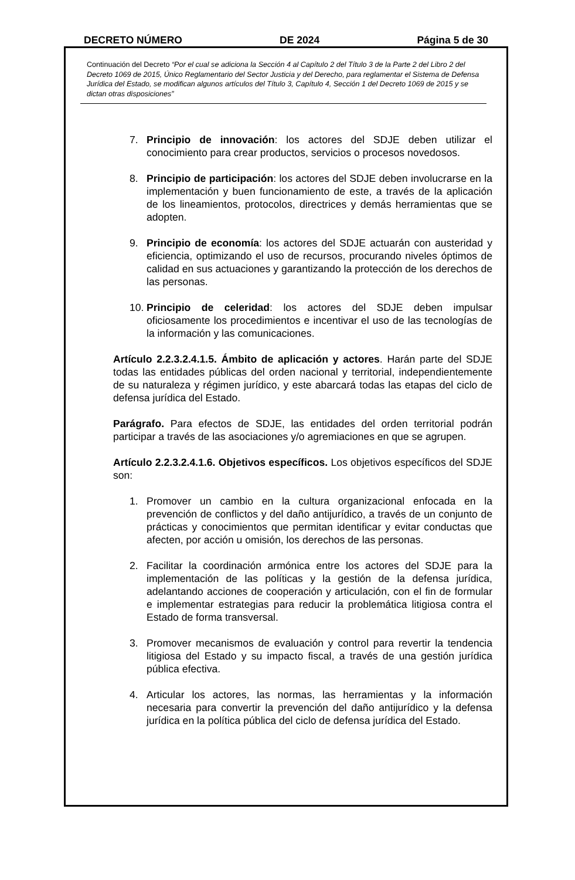DECRETO NÚMERO DE 2024 Página 5 de 30
Continuación del Decreto “Por el cual se adiciona la Sección 4 al Capítulo 2 del Título 3 de la Parte 2 del Libro 2 del Decreto 1069 de 2015, Único Reglamentario del Sector Justicia y del Derecho, para reglamentar el Sistema de Defensa Jurídica del Estado, se modifican algunos artículos del Título 3, Capítulo 4, Sección 1 del Decreto 1069 de 2015 y se dictan otras disposiciones”
7. Principio de innovación: los actores del SDJE deben utilizar el conocimiento para crear productos, servicios o procesos novedosos.
8. Principio de participación: los actores del SDJE deben involucrarse en la implementación y buen funcionamiento de este, a través de la aplicación de los lineamientos, protocolos, directrices y demás herramientas que se adopten.
9. Principio de economía: los actores del SDJE actuarán con austeridad y eficiencia, optimizando el uso de recursos, procurando niveles óptimos de calidad en sus actuaciones y garantizando la protección de los derechos de las personas.
10. Principio de celeridad: los actores del SDJE deben impulsar oficiosamente los procedimientos e incentivar el uso de las tecnologías de la información y las comunicaciones.
Artículo 2.2.3.2.4.1.5. Ámbito de aplicación y actores. Harán parte del SDJE todas las entidades públicas del orden nacional y territorial, independientemente de su naturaleza y régimen jurídico, y este abarcará todas las etapas del ciclo de defensa jurídica del Estado.
Parágrafo. Para efectos de SDJE, las entidades del orden territorial podrán participar a través de las asociaciones y/o agremiaciones en que se agrupen.
Artículo 2.2.3.2.4.1.6. Objetivos específicos. Los objetivos específicos del SDJE son:
1. Promover un cambio en la cultura organizacional enfocada en la prevención de conflictos y del daño antijurídico, a través de un conjunto de prácticas y conocimientos que permitan identificar y evitar conductas que afecten, por acción u omisión, los derechos de las personas.
2. Facilitar la coordinación armónica entre los actores del SDJE para la implementación de las políticas y la gestión de la defensa jurídica, adelantando acciones de cooperación y articulación, con el fin de formular e implementar estrategias para reducir la problemática litigiosa contra el Estado de forma transversal.
3. Promover mecanismos de evaluación y control para revertir la tendencia litigiosa del Estado y su impacto fiscal, a través de una gestión jurídica pública efectiva.
4. Articular los actores, las normas, las herramientas y la información necesaria para convertir la prevención del daño antijurídico y la defensa jurídica en la política pública del ciclo de defensa jurídica del Estado.